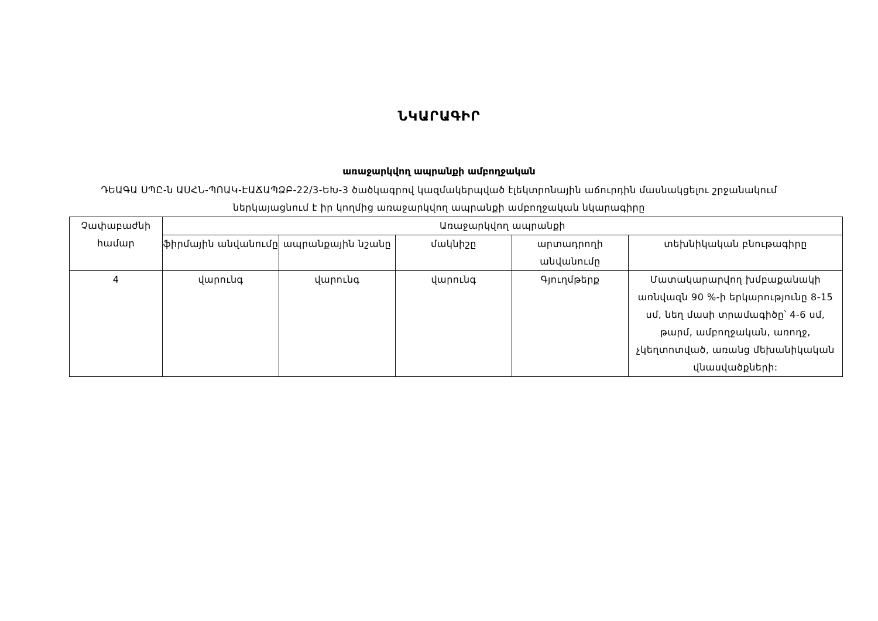ՆԿԱՐԱԳԻՐ
առաջարկվող ապրանքի ամբողջական
ԴԵԱԳԱ ՍՊԸ-ն ԱՍՀՆ-ՊՈԱԿ-ԷԱՃԱՊՁԲ-22/3-ԵԽ-3 ծածկագրով կազմակերպված էլեկտրոնային աճուրդին մասնակցելու շրջանակում ներկայացնում է իր կողմից առաջարկվող ապրանքի ամբողջական նկարագիրը
| Չափաբաժնի համար | Առաջարկվող ապրանքի | | | | |
| --- | --- | --- | --- | --- | --- |
| | ֆիրմային անվանումը | ապրանքային նշանը | մակնիշը | արտադրողի անվանումը | տեխնիկական բնութագիրը |
| 4 | վարունգ | վարունգ | վարունգ | Գյուղմթերք | Մատակարարվող խմբաքանակի առնվազն 90 %-ի երկարությունը 8-15 սմ, նեղ մասի տրամագիծը՝ 4-6 սմ, թարմ, ամբողջական, առողջ, չկեղտոտված, առանց մեխանիկական վնասվածքների: |